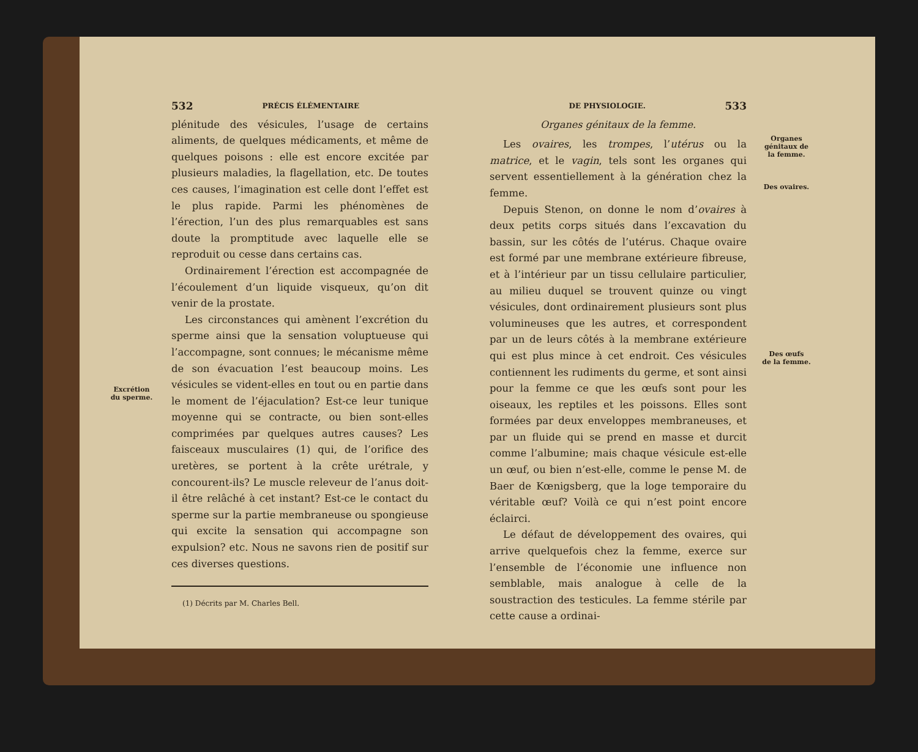Excrétion
du sperme.
532 PRÉCIS ÉLÉMENTAIRE
plénitude des vésicules, l’usage de certains aliments, de quelques médicaments, et même de quelques poisons : elle est encore excitée par plusieurs maladies, la flagellation, etc. De toutes ces causes, l’imagination est celle dont l’effet est le plus rapide. Parmi les phénomènes de l’érection, l’un des plus remarquables est sans doute la promptitude avec laquelle elle se reproduit ou cesse dans certains cas.
Ordinairement l’érection est accompagnée de l’écoulement d’un liquide visqueux, qu’on dit venir de la prostate.
Les circonstances qui amènent l’excrétion du sperme ainsi que la sensation voluptueuse qui l’accompagne, sont connues; le mécanisme même de son évacuation l’est beaucoup moins. Les vésicules se vident-elles en tout ou en partie dans le moment de l’éjaculation? Est-ce leur tunique moyenne qui se contracte, ou bien sont-elles comprimées par quelques autres causes? Les faisceaux musculaires (1) qui, de l’orifice des uretères, se portent à la crête urétrale, y concourent-ils? Le muscle releveur de l’anus doit-il être relâché à cet instant? Est-ce le contact du sperme sur la partie membraneuse ou spongieuse qui excite la sensation qui accompagne son expulsion? etc. Nous ne savons rien de positif sur ces diverses questions.
(1) Décrits par M. Charles Bell.
DE PHYSIOLOGIE. 533
Organes génitaux de la femme.
Les ovaires, les trompes, l’utérus ou la matrice, et le vagin, tels sont les organes qui servent essentiellement à la génération chez la femme.
Depuis Stenon, on donne le nom d’ovaires à deux petits corps situés dans l’excavation du bassin, sur les côtés de l’utérus. Chaque ovaire est formé par une membrane extérieure fibreuse, et à l’intérieur par un tissu cellulaire particulier, au milieu duquel se trouvent quinze ou vingt vésicules, dont ordinairement plusieurs sont plus volumineuses que les autres, et correspondent par un de leurs côtés à la membrane extérieure qui est plus mince à cet endroit. Ces vésicules contiennent les rudiments du germe, et sont ainsi pour la femme ce que les œufs sont pour les oiseaux, les reptiles et les poissons. Elles sont formées par deux enveloppes membraneuses, et par un fluide qui se prend en masse et durcit comme l’albumine; mais chaque vésicule est-elle un œuf, ou bien n’est-elle, comme le pense M. de Baer de Kœnigsberg, que la loge temporaire du véritable œuf? Voilà ce qui n’est point encore éclairci.
Le défaut de développement des ovaires, qui arrive quelquefois chez la femme, exerce sur l’ensemble de l’économie une influence non semblable, mais analogue à celle de la soustraction des testicules. La femme stérile par cette cause a ordinai-
Organes
génitaux de
la femme.
Des ovaires.
Des œufs
de la femme.